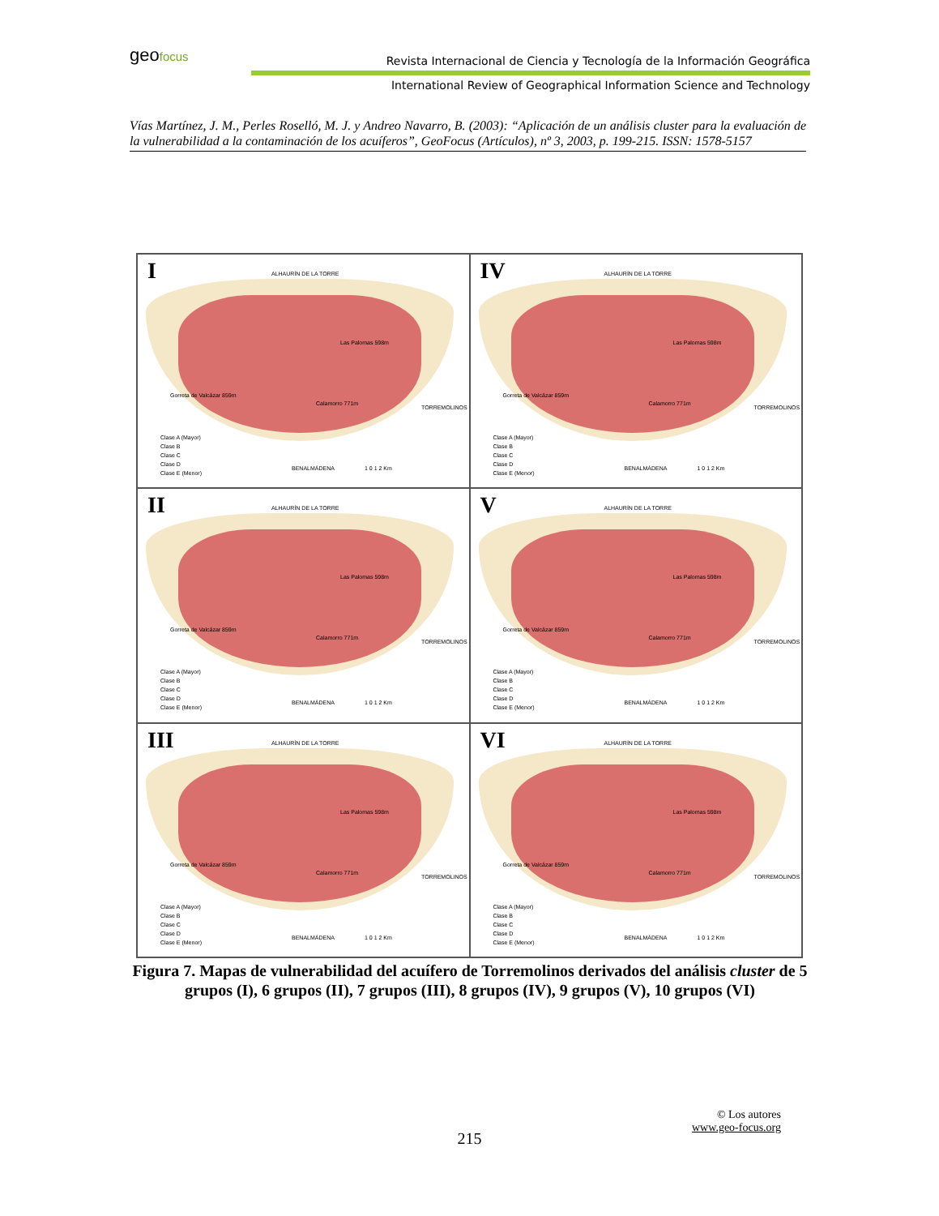geofocus
Revista Internacional de Ciencia y Tecnología de la Información Geográfica
International Review of Geographical Information Science and Technology
Vías Martínez, J. M., Perles Roselló, M. J. y Andreo Navarro, B. (2003): “Aplicación de un análisis cluster para la evaluación de la vulnerabilidad a la contaminación de los acuíferos”, GeoFocus (Artículos), nº 3, 2003, p. 199-215. ISSN: 1578-5157
I ALHAURÍN DE LA TORRE
Las Palomas 598m
Gorreta de Valcázar 859m
Calamorro 771m
TORREMOLINOS
BENALMÁDENA 1 0 1 2 Km
Clase A (Mayor)
Clase B
Clase C
Clase D
Clase E (Menor)
IV ALHAURÍN DE LA TORRE
Las Palomas 598m
Gorreta de Valcázar 859m
Calamorro 771m
TORREMOLINOS
BENALMÁDENA 1 0 1 2 Km
Clase A (Mayor)
Clase B
Clase C
Clase D
Clase E (Menor)
II ALHAURÍN DE LA TORRE
Las Palomas 598m
Gorreta de Valcázar 859m
Calamorro 771m
TORREMOLINOS
BENALMÁDENA 1 0 1 2 Km
Clase A (Mayor)
Clase B
Clase C
Clase D
Clase E (Menor)
V ALHAURÍN DE LA TORRE
Las Palomas 598m
Gorreta de Valcázar 859m
Calamorro 771m
TORREMOLINOS
BENALMÁDENA 1 0 1 2 Km
Clase A (Mayor)
Clase B
Clase C
Clase D
Clase E (Menor)
III ALHAURÍN DE LA TORRE
Las Palomas 598m
Gorreta de Valcázar 859m
Calamorro 771m
TORREMOLINOS
BENALMÁDENA 1 0 1 2 Km
Clase A (Mayor)
Clase B
Clase C
Clase D
Clase E (Menor)
VI ALHAURÍN DE LA TORRE
Las Palomas 598m
Gorreta de Valcázar 859m
Calamorro 771m
TORREMOLINOS
BENALMÁDENA 1 0 1 2 Km
Clase A (Mayor)
Clase B
Clase C
Clase D
Clase E (Menor)
Figura 7. Mapas de vulnerabilidad del acuífero de Torremolinos derivados del análisis cluster de 5 grupos (I), 6 grupos (II), 7 grupos (III), 8 grupos (IV), 9 grupos (V), 10 grupos (VI)
© Los autores
www.geo-focus.org
215